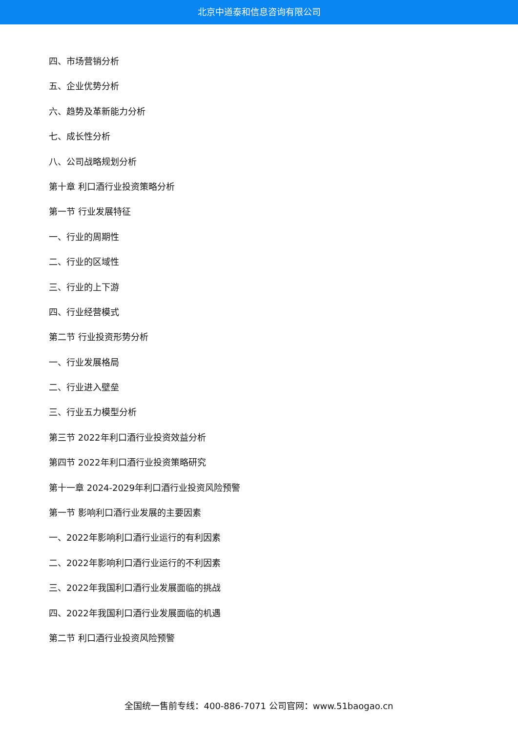北京中道泰和信息咨询有限公司
四、市场营销分析
五、企业优势分析
六、趋势及革新能力分析
七、成长性分析
八、公司战略规划分析
第十章 利口酒行业投资策略分析
第一节 行业发展特征
一、行业的周期性
二、行业的区域性
三、行业的上下游
四、行业经营模式
第二节 行业投资形势分析
一、行业发展格局
二、行业进入壁垒
三、行业五力模型分析
第三节 2022年利口酒行业投资效益分析
第四节 2022年利口酒行业投资策略研究
第十一章 2024-2029年利口酒行业投资风险预警
第一节 影响利口酒行业发展的主要因素
一、2022年影响利口酒行业运行的有利因素
二、2022年影响利口酒行业运行的不利因素
三、2022年我国利口酒行业发展面临的挑战
四、2022年我国利口酒行业发展面临的机遇
第二节 利口酒行业投资风险预警
全国统一售前专线：400-886-7071 公司官网：www.51baogao.cn